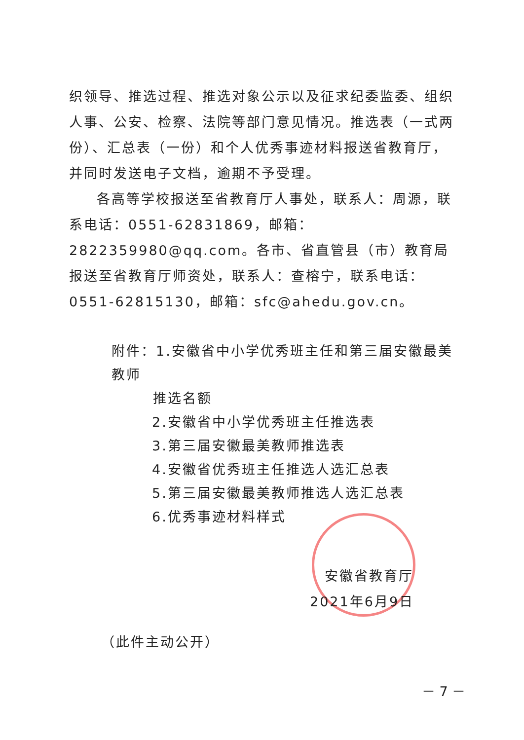织领导、推选过程、推选对象公示以及征求纪委监委、组织人事、公安、检察、法院等部门意见情况。推选表（一式两份）、汇总表（一份）和个人优秀事迹材料报送省教育厅，并同时发送电子文档，逾期不予受理。
各高等学校报送至省教育厅人事处，联系人：周源，联系电话：0551-62831869，邮箱：2822359980@qq.com。各市、省直管县（市）教育局报送至省教育厅师资处，联系人：查榕宁，联系电话：0551-62815130，邮箱：sfc@ahedu.gov.cn。
附件：1.安徽省中小学优秀班主任和第三届安徽最美教师
推选名额
2.安徽省中小学优秀班主任推选表
3.第三届安徽最美教师推选表
4.安徽省优秀班主任推选人选汇总表
5.第三届安徽最美教师推选人选汇总表
6.优秀事迹材料样式
安徽省教育厅
2021年6月9日
（此件主动公开）
－ 7 －